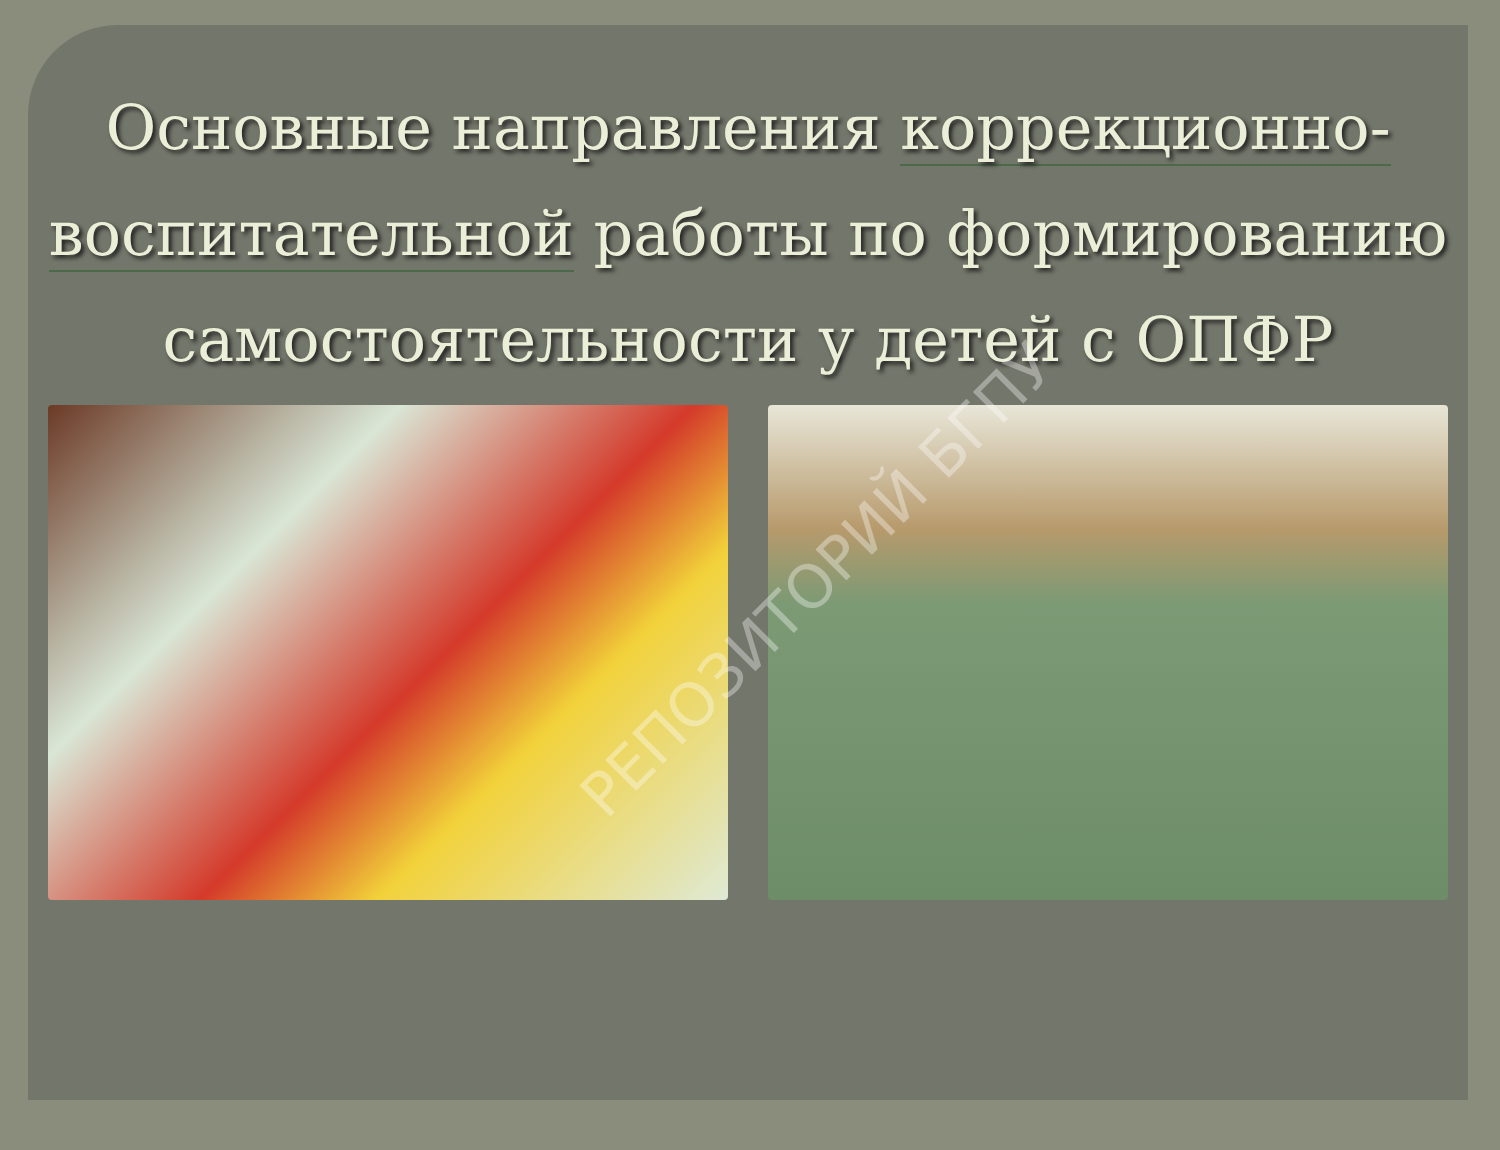Основные направления коррекционно-воспитательной работы по формированию самостоятельности у детей с ОПФР
РЕПОЗИТОРИЙ БГПУ